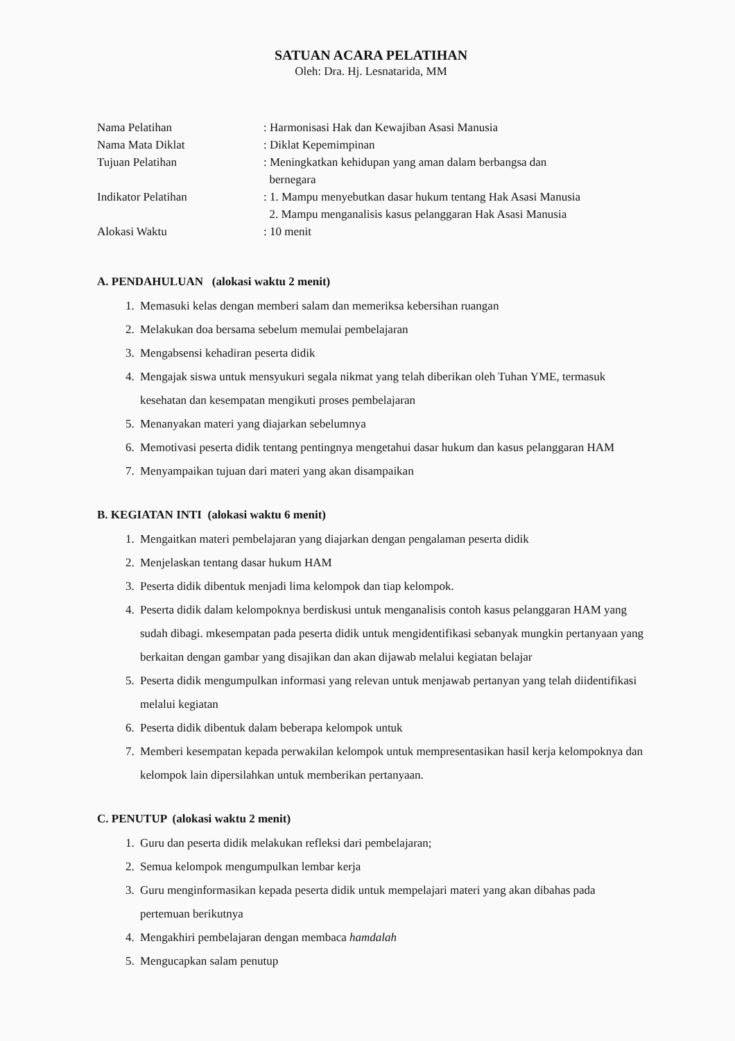SATUAN ACARA PELATIHAN
Oleh: Dra. Hj. Lesnatarida, MM
| Nama Pelatihan | : Harmonisasi Hak dan Kewajiban Asasi Manusia |
| Nama Mata Diklat | : Diklat Kepemimpinan |
| Tujuan Pelatihan | : Meningkatkan kehidupan yang aman dalam berbangsa dan bernegara |
| Indikator Pelatihan | : 1. Mampu menyebutkan dasar hukum tentang Hak Asasi Manusia 2. Mampu menganalisis kasus pelanggaran Hak Asasi Manusia |
| Alokasi Waktu | : 10 menit |
A. PENDAHULUAN (alokasi waktu 2 menit)
1. Memasuki kelas dengan memberi salam dan memeriksa kebersihan ruangan
2. Melakukan doa bersama sebelum memulai pembelajaran
3. Mengabsensi kehadiran peserta didik
4. Mengajak siswa untuk mensyukuri segala nikmat yang telah diberikan oleh Tuhan YME, termasuk kesehatan dan kesempatan mengikuti proses pembelajaran
5. Menanyakan materi yang diajarkan sebelumnya
6. Memotivasi peserta didik tentang pentingnya mengetahui dasar hukum dan kasus pelanggaran HAM
7. Menyampaikan tujuan dari materi yang akan disampaikan
B. KEGIATAN INTI (alokasi waktu 6 menit)
1. Mengaitkan materi pembelajaran yang diajarkan dengan pengalaman peserta didik
2. Menjelaskan tentang dasar hukum HAM
3. Peserta didik dibentuk menjadi lima kelompok dan tiap kelompok.
4. Peserta didik dalam kelompoknya berdiskusi untuk menganalisis contoh kasus pelanggaran HAM yang sudah dibagi. mkesempatan pada peserta didik untuk mengidentifikasi sebanyak mungkin pertanyaan yang berkaitan dengan gambar yang disajikan dan akan dijawab melalui kegiatan belajar
5. Peserta didik mengumpulkan informasi yang relevan untuk menjawab pertanyan yang telah diidentifikasi melalui kegiatan
6. Peserta didik dibentuk dalam beberapa kelompok untuk
7. Memberi kesempatan kepada perwakilan kelompok untuk mempresentasikan hasil kerja kelompoknya dan kelompok lain dipersilahkan untuk memberikan pertanyaan.
C. PENUTUP (alokasi waktu 2 menit)
1. Guru dan peserta didik melakukan refleksi dari pembelajaran;
2. Semua kelompok mengumpulkan lembar kerja
3. Guru menginformasikan kepada peserta didik untuk mempelajari materi yang akan dibahas pada pertemuan berikutnya
4. Mengakhiri pembelajaran dengan membaca hamdalah
5. Mengucapkan salam penutup